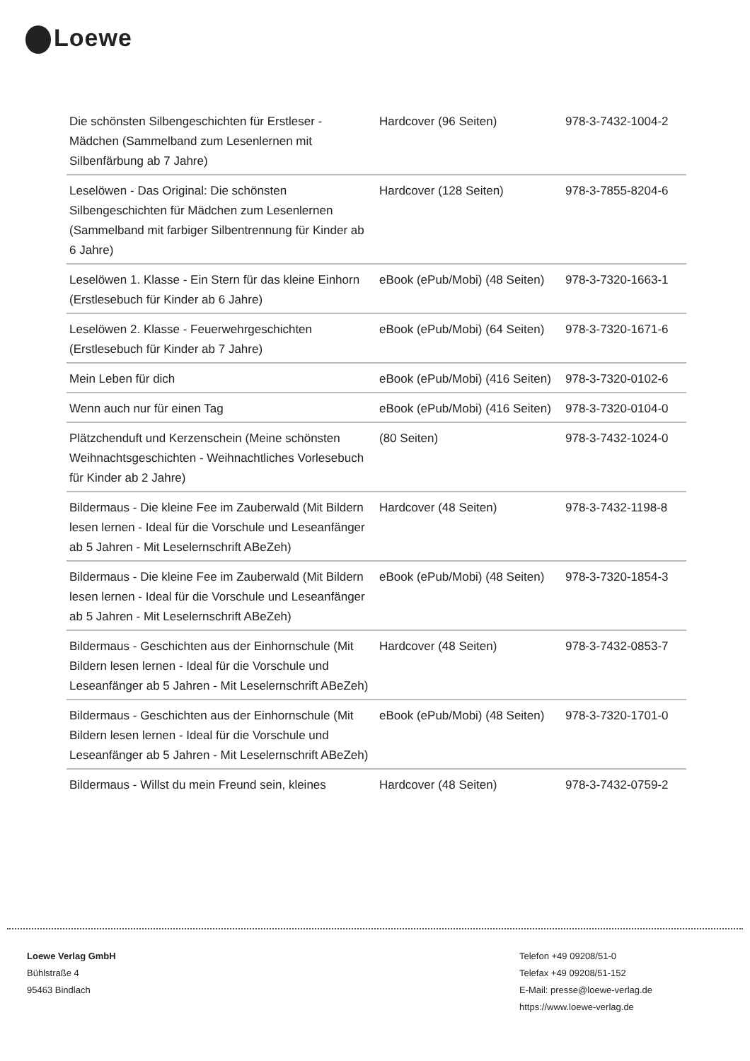Loewe
| Die schönsten Silbengeschichten für Erstleser - Mädchen (Sammelband zum Lesenlernen mit Silbenfärbung ab 7 Jahre) | Hardcover (96 Seiten) | 978-3-7432-1004-2 |
| Leselöwen - Das Original: Die schönsten Silbengeschichten für Mädchen zum Lesenlernen (Sammelband mit farbiger Silbentrennung für Kinder ab 6 Jahre) | Hardcover (128 Seiten) | 978-3-7855-8204-6 |
| Leselöwen 1. Klasse - Ein Stern für das kleine Einhorn (Erstlesebuch für Kinder ab 6 Jahre) | eBook (ePub/Mobi) (48 Seiten) | 978-3-7320-1663-1 |
| Leselöwen 2. Klasse - Feuerwehrgeschichten (Erstlesebuch für Kinder ab 7 Jahre) | eBook (ePub/Mobi) (64 Seiten) | 978-3-7320-1671-6 |
| Mein Leben für dich | eBook (ePub/Mobi) (416 Seiten) | 978-3-7320-0102-6 |
| Wenn auch nur für einen Tag | eBook (ePub/Mobi) (416 Seiten) | 978-3-7320-0104-0 |
| Plätzchenduft und Kerzenschein (Meine schönsten Weihnachtsgeschichten - Weihnachtliches Vorlesebuch für Kinder ab 2 Jahre) | (80 Seiten) | 978-3-7432-1024-0 |
| Bildermaus - Die kleine Fee im Zauberwald (Mit Bildern lesen lernen - Ideal für die Vorschule und Leseanfänger ab 5 Jahren - Mit Leselernschrift ABeZeh) | Hardcover (48 Seiten) | 978-3-7432-1198-8 |
| Bildermaus - Die kleine Fee im Zauberwald (Mit Bildern lesen lernen - Ideal für die Vorschule und Leseanfänger ab 5 Jahren - Mit Leselernschrift ABeZeh) | eBook (ePub/Mobi) (48 Seiten) | 978-3-7320-1854-3 |
| Bildermaus - Geschichten aus der Einhornschule (Mit Bildern lesen lernen - Ideal für die Vorschule und Leseanfänger ab 5 Jahren - Mit Leselernschrift ABeZeh) | Hardcover (48 Seiten) | 978-3-7432-0853-7 |
| Bildermaus - Geschichten aus der Einhornschule (Mit Bildern lesen lernen - Ideal für die Vorschule und Leseanfänger ab 5 Jahren - Mit Leselernschrift ABeZeh) | eBook (ePub/Mobi) (48 Seiten) | 978-3-7320-1701-0 |
| Bildermaus - Willst du mein Freund sein, kleines | Hardcover (48 Seiten) | 978-3-7432-0759-2 |
Loewe Verlag GmbH
Bühlstraße 4
95463 Bindlach
Telefon +49 09208/51-0
Telefax +49 09208/51-152
E-Mail: presse@loewe-verlag.de
https://www.loewe-verlag.de